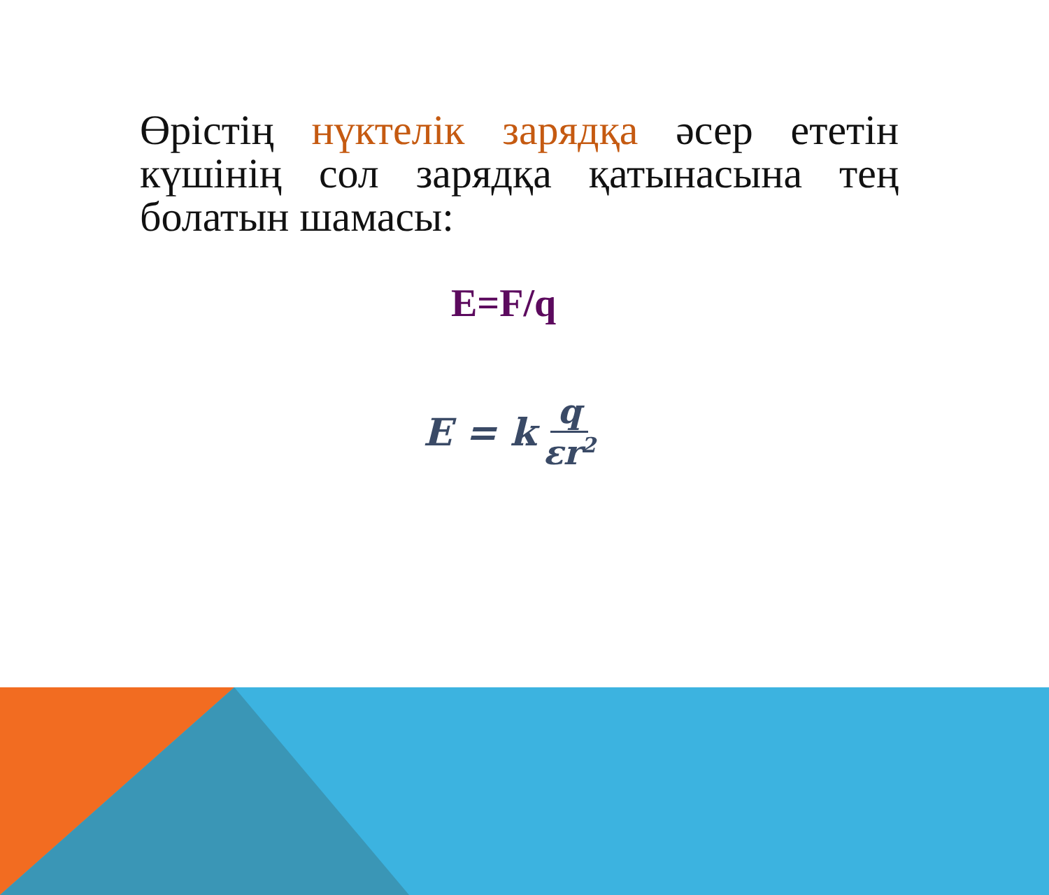Өрістің нүктелік зарядқа әсер ететін күшінің сол зарядқа қатынасына тең болатын шамасы:
E=F/q
E = k q εr<sup>2</sup>